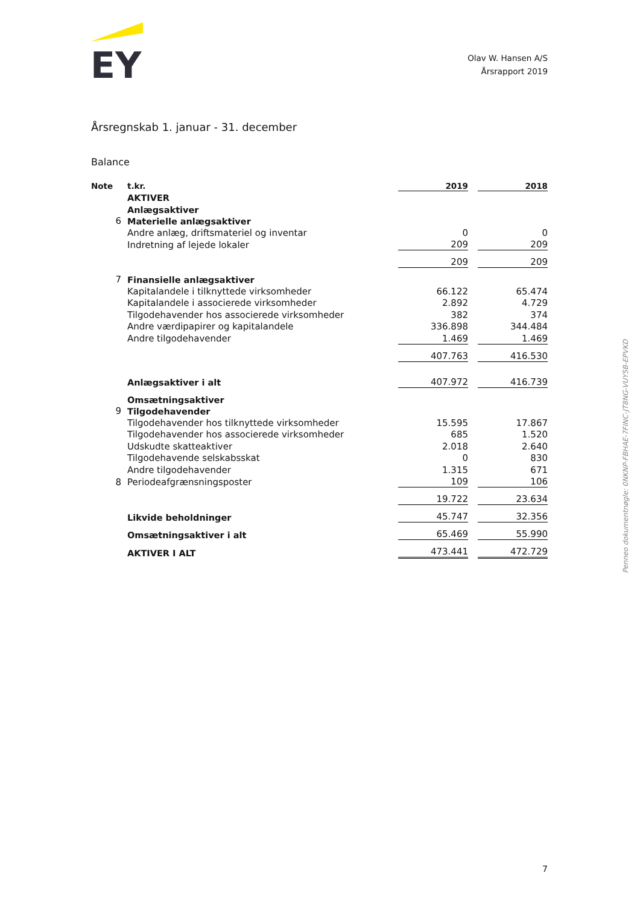EY
Olav W. Hansen A/S
Årsrapport 2019
Årsregnskab 1. januar - 31. december
Balance
| Note | t.kr. | 2019 | | 2018 |
| --- | --- | --- | --- | --- |
| | AKTIVER | | | |
| | Anlægsaktiver | | | |
| 6 | Materielle anlægsaktiver | | | |
| | Andre anlæg, driftsmateriel og inventar | 0 | | 0 |
| | Indretning af lejede lokaler | 209 | | 209 |
| | | 209 | | 209 |
| 7 | Finansielle anlægsaktiver | | | |
| | Kapitalandele i tilknyttede virksomheder | 66.122 | | 65.474 |
| | Kapitalandele i associerede virksomheder | 2.892 | | 4.729 |
| | Tilgodehavender hos associerede virksomheder | 382 | | 374 |
| | Andre værdipapirer og kapitalandele | 336.898 | | 344.484 |
| | Andre tilgodehavender | 1.469 | | 1.469 |
| | | 407.763 | | 416.530 |
| | Anlægsaktiver i alt | 407.972 | | 416.739 |
| | Omsætningsaktiver | | | |
| 9 | Tilgodehavender | | | |
| | Tilgodehavender hos tilknyttede virksomheder | 15.595 | | 17.867 |
| | Tilgodehavender hos associerede virksomheder | 685 | | 1.520 |
| | Udskudte skatteaktiver | 2.018 | | 2.640 |
| | Tilgodehavende selskabsskat | 0 | | 830 |
| | Andre tilgodehavender | 1.315 | | 671 |
| 8 | Periodeafgrænsningsposter | 109 | | 106 |
| | | 19.722 | | 23.634 |
| | Likvide beholdninger | 45.747 | | 32.356 |
| | Omsætningsaktiver i alt | 65.469 | | 55.990 |
| | AKTIVER I ALT | 473.441 | | 472.729 |
Penneo dokumentnøgle: 0NKNP-FBHAE-7FINC-JT8NG-VUY5B-EPVKD
7